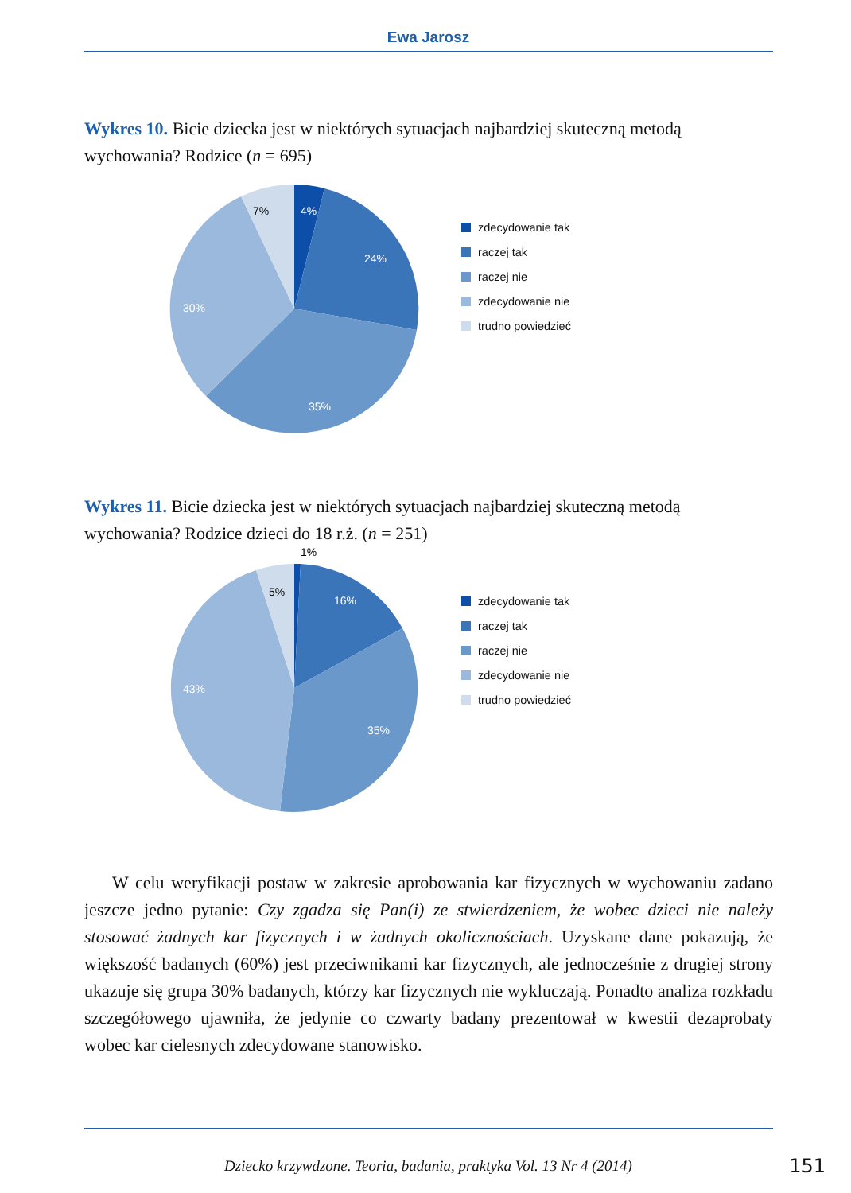Ewa Jarosz
Wykres 10. Bicie dziecka jest w niektórych sytuacjach najbardziej skuteczną metodą wychowania? Rodzice (n = 695)
4%
24%
35%
30%
7%
zdecydowanie tak
raczej tak
raczej nie
zdecydowanie nie
trudno powiedzieć
Wykres 11. Bicie dziecka jest w niektórych sytuacjach najbardziej skuteczną metodą wychowania? Rodzice dzieci do 18 r.ż. (n = 251)
1%
16%
35%
43%
5%
zdecydowanie tak
raczej tak
raczej nie
zdecydowanie nie
trudno powiedzieć
W celu weryfikacji postaw w zakresie aprobowania kar fizycznych w wychowaniu zadano jeszcze jedno pytanie: Czy zgadza się Pan(i) ze stwierdzeniem, że wobec dzieci nie należy stosować żadnych kar fizycznych i w żadnych okolicznościach. Uzyskane dane pokazują, że większość badanych (60%) jest przeciwnikami kar fizycznych, ale jednocześnie z drugiej strony ukazuje się grupa 30% badanych, którzy kar fizycznych nie wykluczają. Ponadto analiza rozkładu szczegółowego ujawniła, że jedynie co czwarty badany prezentował w kwestii dezaprobaty wobec kar cielesnych zdecydowane stanowisko.
Dziecko krzywdzone. Teoria, badania, praktyka Vol. 13 Nr 4 (2014)
151